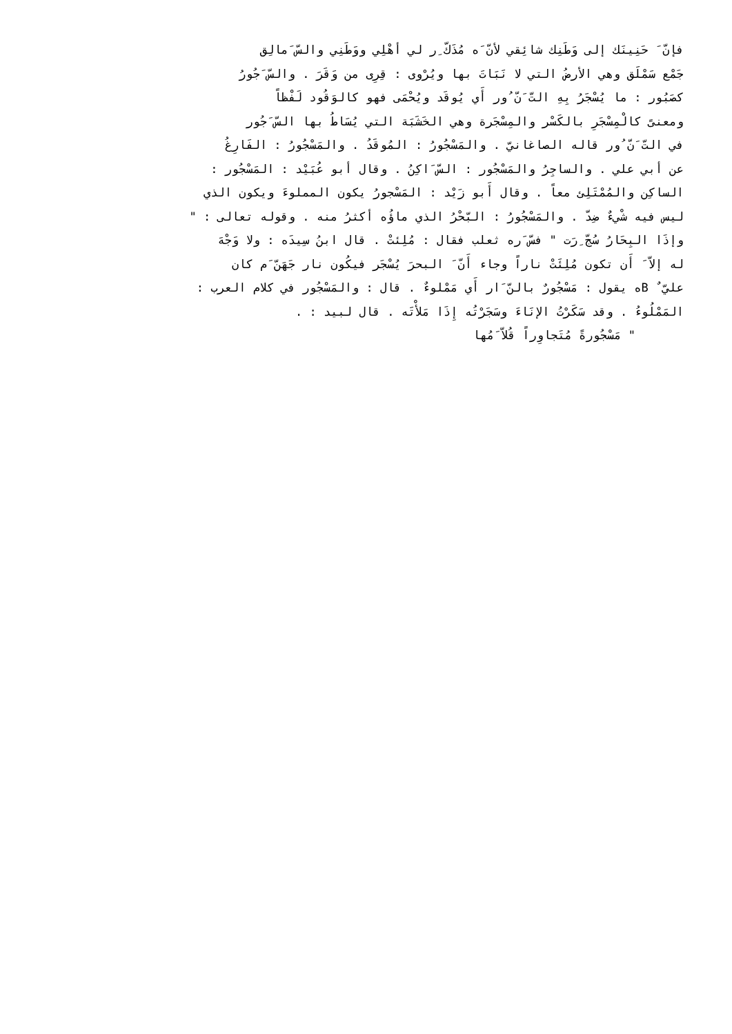فإنّ َ حَنِينَك إلى وَطَنِك شائِقي لأنّ َه مُذَكّ ِر لي أهْلِي ووَطَنِي والسّ َمالِق
جَمْع سَمْلَق وهي الأرضُ التي لا نَبَاتَ بها ويُرْوى : قِرِى من وَقَرَ . والسّ َجُورُ
كصَبُور : ما يُسْجَرُ بِهِ التّ َنّ ُور أَي يُوقَد ويُحْمَى فهو كالوَقُود لَفْظاً
ومعنىً كالْمِسْجَرِ بالكَسْر والمِسْجَرة وهي الخَشَبَة التي يُسَاطُ بها السّ َجُور
في التّ َنّ ُور قاله الصاغانيّ . والمَسْجُورُ : المُوقَدُ . والمَسْجُورُ : الفَارِغُ
عن أبي علي . والساجِرُ والمَسْجُور : السّ َاكِنُ . وقال أبو عُبَيْد : المَسْجُور :
الساكِن والمُمْتَلِئ معاً . وقال أَبو زَيْد : المَسْجورُ يكون المملوءَ ويكون الذي
ليس فيه شْيءٌ ضِدّ . والمَسْجُورُ : البّحْرُ الذي ماؤُه أكثرُ منه . وقوله تعالى : "
وإذَا البِحَارُ سُجّ ِرَت " فسّ َره ثعلب فقال : مُلِئتْ . قال ابنُ سِيدَه : ولا وَجْهَ
له إلاّ َ أَن تكون مُلِئَتْ ناراً وجاء أَنّ َ البحرَ يُسْجَر فيكُون نار جَهَنّ َم كان
عليّ ٌ Bه يقول : مَسْجُورٌ بالنّ َار أَي مَمْلوءٌ . قال : والمَسْجُور في كلام العرب :
المَمْلُوءُ . وقد سَكَرْتُ الإنَاءَ وسَجَرْتُه إِذَا مَلأْتَه . قال لبيد : .
" مَسْجُورةً مُتَجاوِراً قُلاّ َمُها